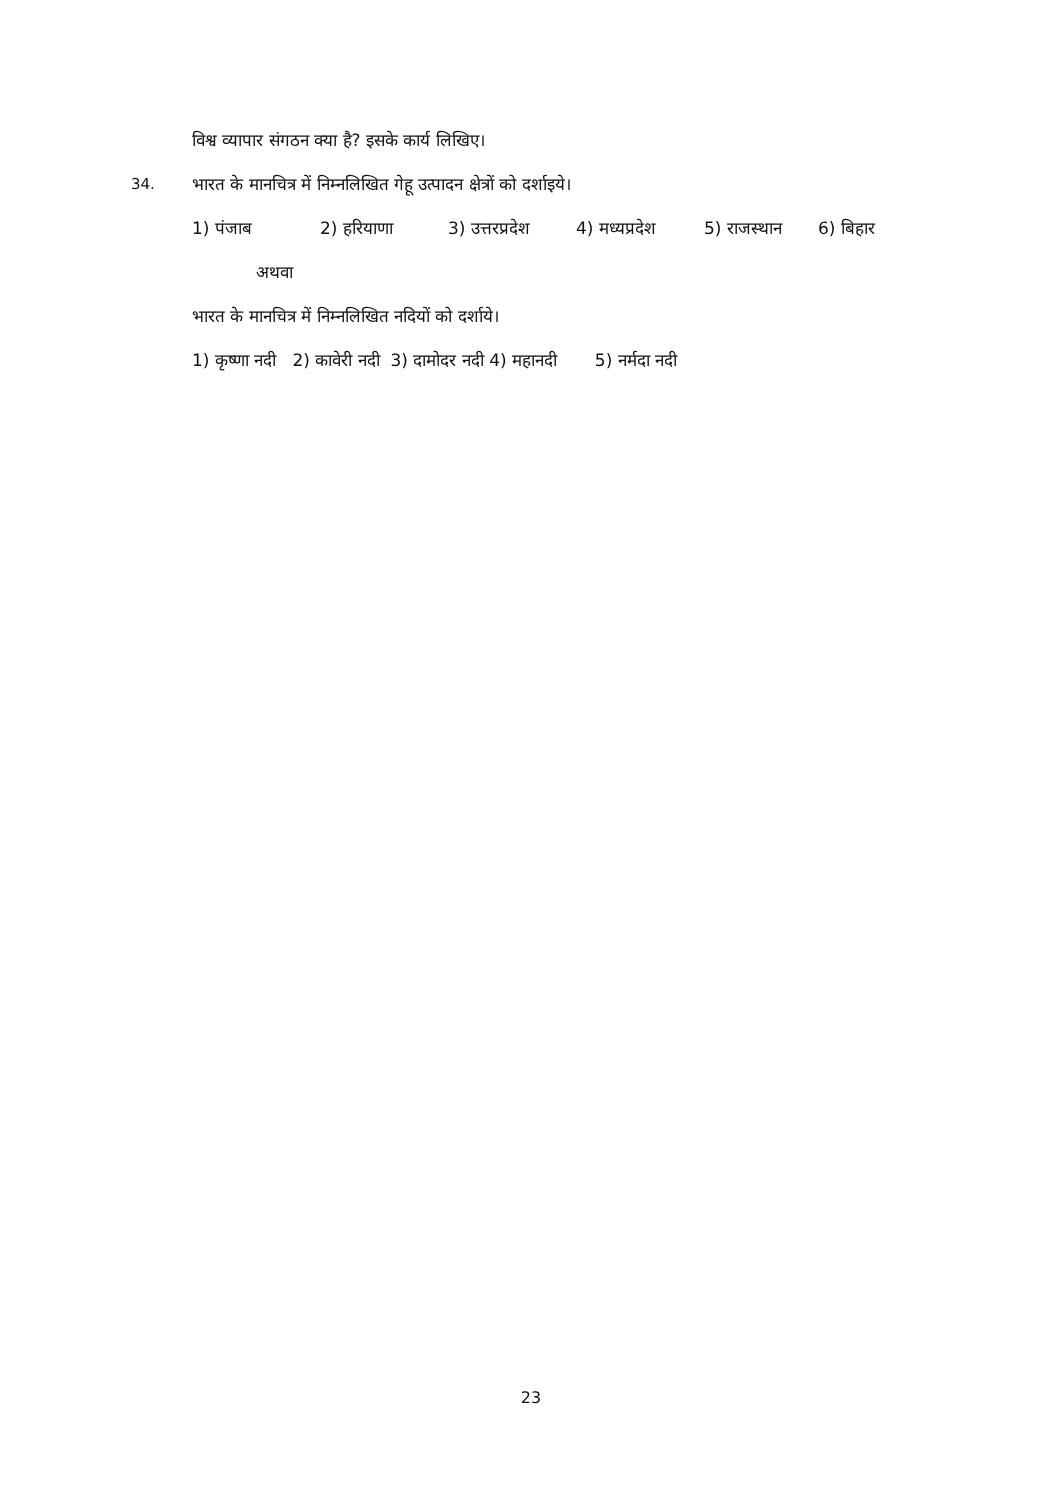विश्व व्यापार संगठन क्या है? इसके कार्य लिखिए।
34.
भारत के मानचित्र में निम्नलिखित गेहू उत्पादन क्षेत्रों को दर्शाइये।
1) पंजाब 2) हरियाणा 3) उत्तरप्रदेश 4) मध्यप्रदेश 5) राजस्थान 6) बिहार
अथवा
भारत के मानचित्र में निम्नलिखित नदियों को दर्शाये।
1) कृष्णा नदी 2) कावेरी नदी 3) दामोदर नदी 4) महानदी 5) नर्मदा नदी
23